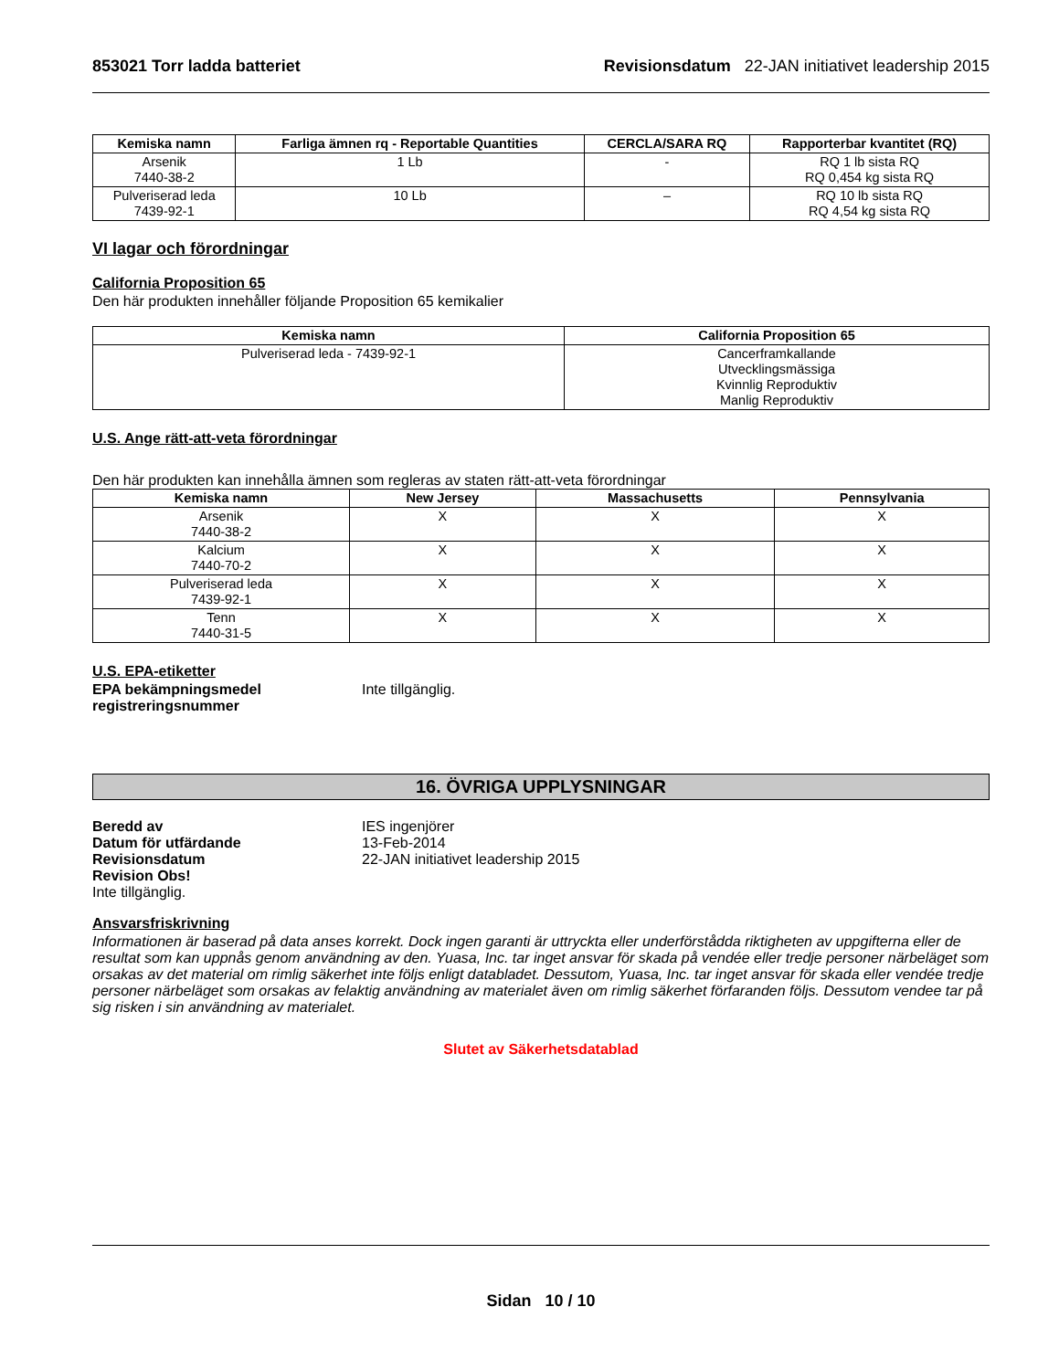853021 Torr ladda batteriet Revisionsdatum 22-JAN initiativet leadership 2015
| Kemiska namn | Farliga ämnen rq - Reportable Quantities | CERCLA/SARA RQ | Rapporterbar kvantitet (RQ) |
| --- | --- | --- | --- |
| Arsenik 7440-38-2 | 1 Lb | - | RQ 1 lb sista RQ RQ 0,454 kg sista RQ |
| Pulveriserad leda 7439-92-1 | 10 Lb | – | RQ 10 lb sista RQ RQ 4,54 kg sista RQ |
VI lagar och förordningar
California Proposition 65
Den här produkten innehåller följande Proposition 65 kemikalier
| Kemiska namn | California Proposition 65 |
| --- | --- |
| Pulveriserad leda - 7439-92-1 | Cancerframkallande Utvecklingsmässiga Kvinnlig Reproduktiv Manlig Reproduktiv |
U.S. Ange rätt-att-veta förordningar
Den här produkten kan innehålla ämnen som regleras av staten rätt-att-veta förordningar
| Kemiska namn | New Jersey | Massachusetts | Pennsylvania |
| --- | --- | --- | --- |
| Arsenik 7440-38-2 | X | X | X |
| Kalcium 7440-70-2 | X | X | X |
| Pulveriserad leda 7439-92-1 | X | X | X |
| Tenn 7440-31-5 | X | X | X |
U.S. EPA-etiketter
EPA bekämpningsmedel registreringsnummer
Inte tillgänglig.
16. ÖVRIGA UPPLYSNINGAR
Beredd av
Datum för utfärdande
Revisionsdatum
Revision Obs!
IES ingenjörer
13-Feb-2014
22-JAN initiativet leadership 2015
Inte tillgänglig.
Ansvarsfriskrivning
Informationen är baserad på data anses korrekt. Dock ingen garanti är uttryckta eller underförstådda riktigheten av uppgifterna eller de resultat som kan uppnås genom användning av den. Yuasa, Inc. tar inget ansvar för skada på vendée eller tredje personer närbeläget som orsakas av det material om rimlig säkerhet inte följs enligt databladet. Dessutom, Yuasa, Inc. tar inget ansvar för skada eller vendée tredje personer närbeläget som orsakas av felaktig användning av materialet även om rimlig säkerhet förfaranden följs. Dessutom vendee tar på sig risken i sin användning av materialet.
Slutet av Säkerhetsdatablad
Sidan 10 / 10